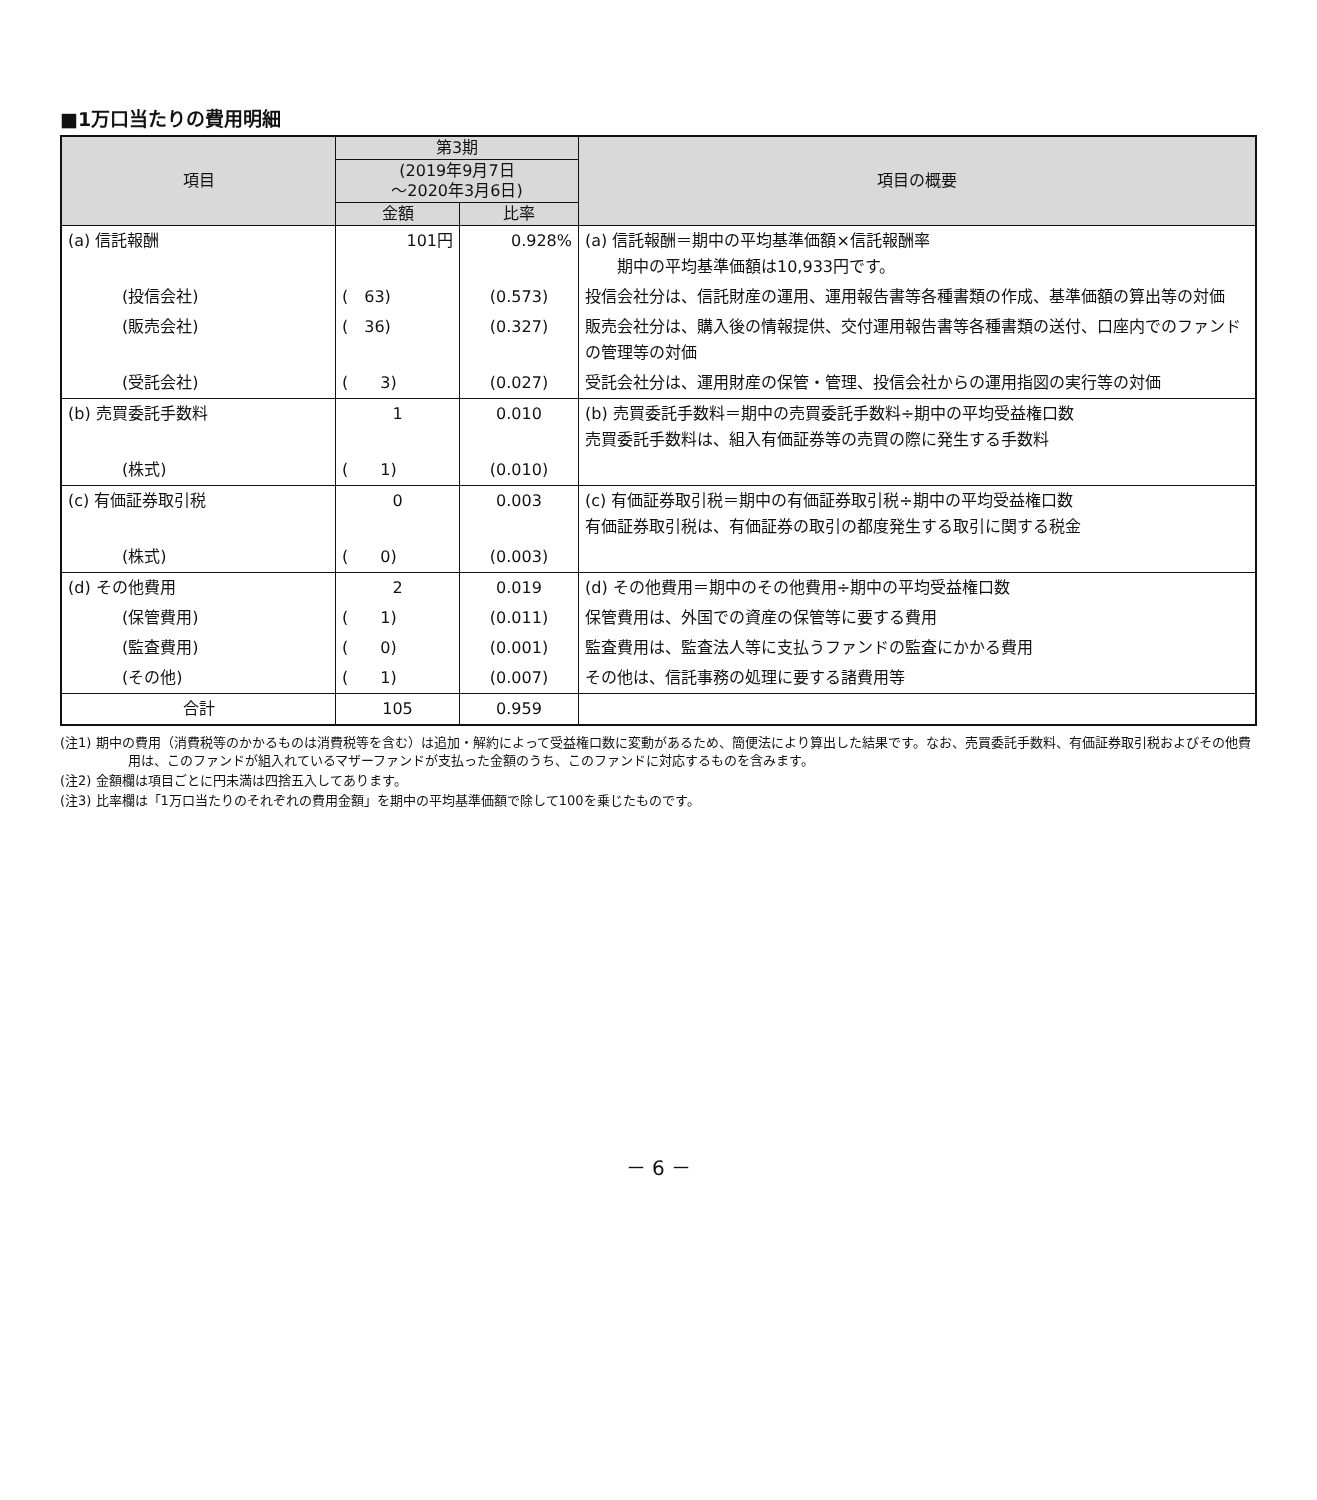■1万口当たりの費用明細
| 項目 | 第3期 | | 項目の概要 |
| --- | --- | --- | --- |
| | (2019年9月7日 ～2020年3月6日) | | |
| | 金額 | 比率 | |
| (a) 信託報酬 | 101円 | 0.928% | (a) 信託報酬＝期中の平均基準価額×信託報酬率 期中の平均基準価額は10,933円です。 |
| (投信会社) | ( 63) | (0.573) | 投信会社分は、信託財産の運用、運用報告書等各種書類の作成、基準価額の算出等の対価 |
| (販売会社) | ( 36) | (0.327) | 販売会社分は、購入後の情報提供、交付運用報告書等各種書類の送付、口座内でのファンドの管理等の対価 |
| (受託会社) | ( 3) | (0.027) | 受託会社分は、運用財産の保管・管理、投信会社からの運用指図の実行等の対価 |
| (b) 売買委託手数料 | 1 | 0.010 | (b) 売買委託手数料＝期中の売買委託手数料÷期中の平均受益権口数 売買委託手数料は、組入有価証券等の売買の際に発生する手数料 |
| (株式) | ( 1) | (0.010) | |
| (c) 有価証券取引税 | 0 | 0.003 | (c) 有価証券取引税＝期中の有価証券取引税÷期中の平均受益権口数 有価証券取引税は、有価証券の取引の都度発生する取引に関する税金 |
| (株式) | ( 0) | (0.003) | |
| (d) その他費用 | 2 | 0.019 | (d) その他費用＝期中のその他費用÷期中の平均受益権口数 |
| (保管費用) | ( 1) | (0.011) | 保管費用は、外国での資産の保管等に要する費用 |
| (監査費用) | ( 0) | (0.001) | 監査費用は、監査法人等に支払うファンドの監査にかかる費用 |
| (その他) | ( 1) | (0.007) | その他は、信託事務の処理に要する諸費用等 |
| 合計 | 105 | 0.959 | |
(注1) 期中の費用（消費税等のかかるものは消費税等を含む）は追加・解約によって受益権口数に変動があるため、簡便法により算出した結果です。なお、売買委託手数料、有価証券取引税およびその他費用は、このファンドが組入れているマザーファンドが支払った金額のうち、このファンドに対応するものを含みます。
(注2) 金額欄は項目ごとに円未満は四捨五入してあります。
(注3) 比率欄は「1万口当たりのそれぞれの費用金額」を期中の平均基準価額で除して100を乗じたものです。
－ 6 －